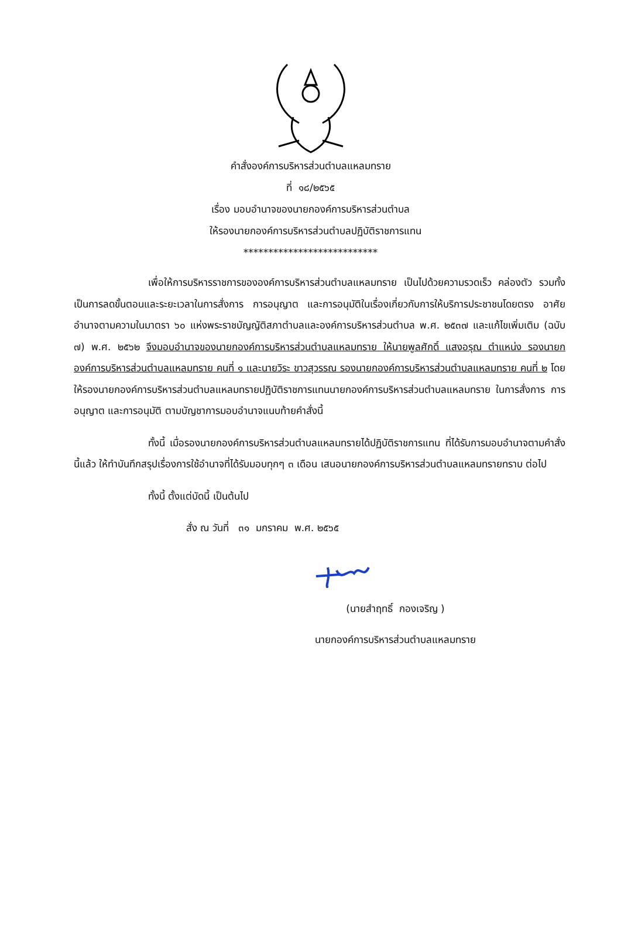คำสั่งองค์การบริหารส่วนตำบลแหลมทราย
ที่ ๑๘/๒๕๖๕
เรื่อง มอบอำนาจของนายกองค์การบริหารส่วนตำบล
ให้รองนายกองค์การบริหารส่วนตำบลปฏิบัติราชการแทน
***************************
เพื่อให้การบริหารราชการขององค์การบริหารส่วนตำบลแหลมทราย เป็นไปด้วยความรวดเร็ว คล่องตัว รวมทั้งเป็นการลดขั้นตอนและระยะเวลาในการสั่งการ การอนุญาต และการอนุมัติในเรื่องเกี่ยวกับการให้บริการประชาชนโดยตรง อาศัยอำนาจตามความในมาตรา ๖๐ แห่งพระราชบัญญัติสภาตำบลและองค์การบริหารส่วนตำบล พ.ศ. ๒๕๓๗ และแก้ไขเพิ่มเติม (ฉบับ ๗) พ.ศ. ๒๕๖๒ จึงมอบอำนาจของนายกองค์การบริหารส่วนตำบลแหลมทราย ให้นายพูลศักดิ์ แสงอรุณ ตำแหน่ง รองนายกองค์การบริหารส่วนตำบลแหลมทราย คนที่ ๑ และนายวิระ ขาวสุวรรณ รองนายกองค์การบริหารส่วนตำบลแหลมทราย คนที่ ๒ โดยให้รองนายกองค์การบริหารส่วนตำบลแหลมทรายปฏิบัติราชการแทนนายกองค์การบริหารส่วนตำบลแหลมทราย ในการสั่งการ การอนุญาต และการอนุมัติ ตามบัญชาการมอบอำนาจแนบท้ายคำสั่งนี้
ทั้งนี้ เมื่อรองนายกองค์การบริหารส่วนตำบลแหลมทรายได้ปฏิบัติราชการแทน ที่ได้รับการมอบอำนาจตามคำสั่งนี้แล้ว ให้ทำบันทึกสรุปเรื่องการใช้อำนาจที่ได้รับมอบทุกๆ ๓ เดือน เสนอนายกองค์การบริหารส่วนตำบลแหลมทรายทราบ ต่อไป
ทั้งนี้ ตั้งแต่บัดนี้ เป็นต้นไป
สั่ง ณ วันที่ ๓๑ มกราคม พ.ศ. ๒๕๖๕
(นายสำฤทธิ์ กองเจริญ )
นายกองค์การบริหารส่วนตำบลแหลมทราย